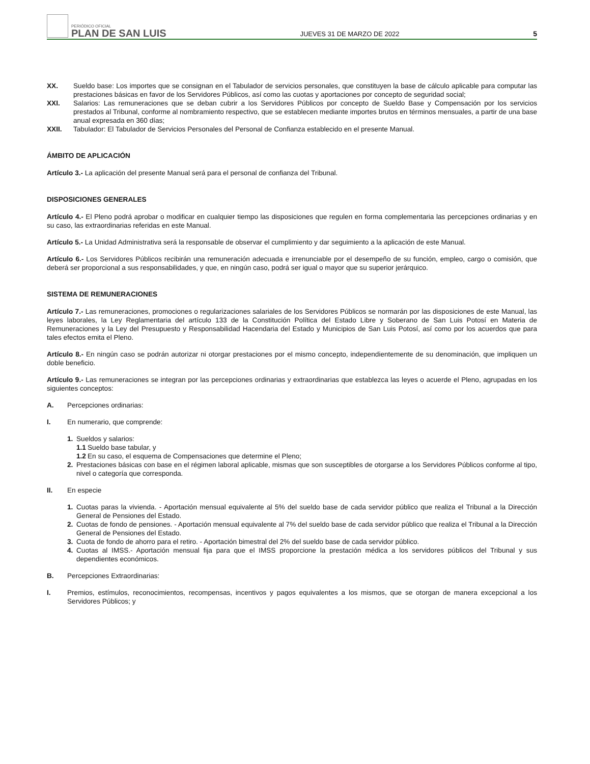PERIÓDICO OFICIAL
PLAN DE SAN LUIS
JUEVES 31 DE MARZO DE 2022
5
XX. Sueldo base: Los importes que se consignan en el Tabulador de servicios personales, que constituyen la base de cálculo aplicable para computar las prestaciones básicas en favor de los Servidores Públicos, así como las cuotas y aportaciones por concepto de seguridad social;
XXI. Salarios: Las remuneraciones que se deban cubrir a los Servidores Públicos por concepto de Sueldo Base y Compensación por los servicios prestados al Tribunal, conforme al nombramiento respectivo, que se establecen mediante importes brutos en términos mensuales, a partir de una base anual expresada en 360 días;
XXII. Tabulador: El Tabulador de Servicios Personales del Personal de Confianza establecido en el presente Manual.
ÁMBITO DE APLICACIÓN
Artículo 3.- La aplicación del presente Manual será para el personal de confianza del Tribunal.
DISPOSICIONES GENERALES
Artículo 4.- El Pleno podrá aprobar o modificar en cualquier tiempo las disposiciones que regulen en forma complementaria las percepciones ordinarias y en su caso, las extraordinarias referidas en este Manual.
Artículo 5.- La Unidad Administrativa será la responsable de observar el cumplimiento y dar seguimiento a la aplicación de este Manual.
Artículo 6.- Los Servidores Públicos recibirán una remuneración adecuada e irrenunciable por el desempeño de su función, empleo, cargo o comisión, que deberá ser proporcional a sus responsabilidades, y que, en ningún caso, podrá ser igual o mayor que su superior jerárquico.
SISTEMA DE REMUNERACIONES
Artículo 7.- Las remuneraciones, promociones o regularizaciones salariales de los Servidores Públicos se normarán por las disposiciones de este Manual, las leyes laborales, la Ley Reglamentaria del artículo 133 de la Constitución Política del Estado Libre y Soberano de San Luis Potosí en Materia de Remuneraciones y la Ley del Presupuesto y Responsabilidad Hacendaria del Estado y Municipios de San Luis Potosí, así como por los acuerdos que para tales efectos emita el Pleno.
Artículo 8.- En ningún caso se podrán autorizar ni otorgar prestaciones por el mismo concepto, independientemente de su denominación, que impliquen un doble beneficio.
Artículo 9.- Las remuneraciones se integran por las percepciones ordinarias y extraordinarias que establezca las leyes o acuerde el Pleno, agrupadas en los siguientes conceptos:
A. Percepciones ordinarias:
I. En numerario, que comprende:
1. Sueldos y salarios:
1.1 Sueldo base tabular, y
1.2 En su caso, el esquema de Compensaciones que determine el Pleno;
2. Prestaciones básicas con base en el régimen laboral aplicable, mismas que son susceptibles de otorgarse a los Servidores Públicos conforme al tipo, nivel o categoría que corresponda.
II. En especie
1. Cuotas paras la vivienda. - Aportación mensual equivalente al 5% del sueldo base de cada servidor público que realiza el Tribunal a la Dirección General de Pensiones del Estado.
2. Cuotas de fondo de pensiones. - Aportación mensual equivalente al 7% del sueldo base de cada servidor público que realiza el Tribunal a la Dirección General de Pensiones del Estado.
3. Cuota de fondo de ahorro para el retiro. - Aportación bimestral del 2% del sueldo base de cada servidor público.
4. Cuotas al IMSS.- Aportación mensual fija para que el IMSS proporcione la prestación médica a los servidores públicos del Tribunal y sus dependientes económicos.
B. Percepciones Extraordinarias:
I. Premios, estímulos, reconocimientos, recompensas, incentivos y pagos equivalentes a los mismos, que se otorgan de manera excepcional a los Servidores Públicos; y